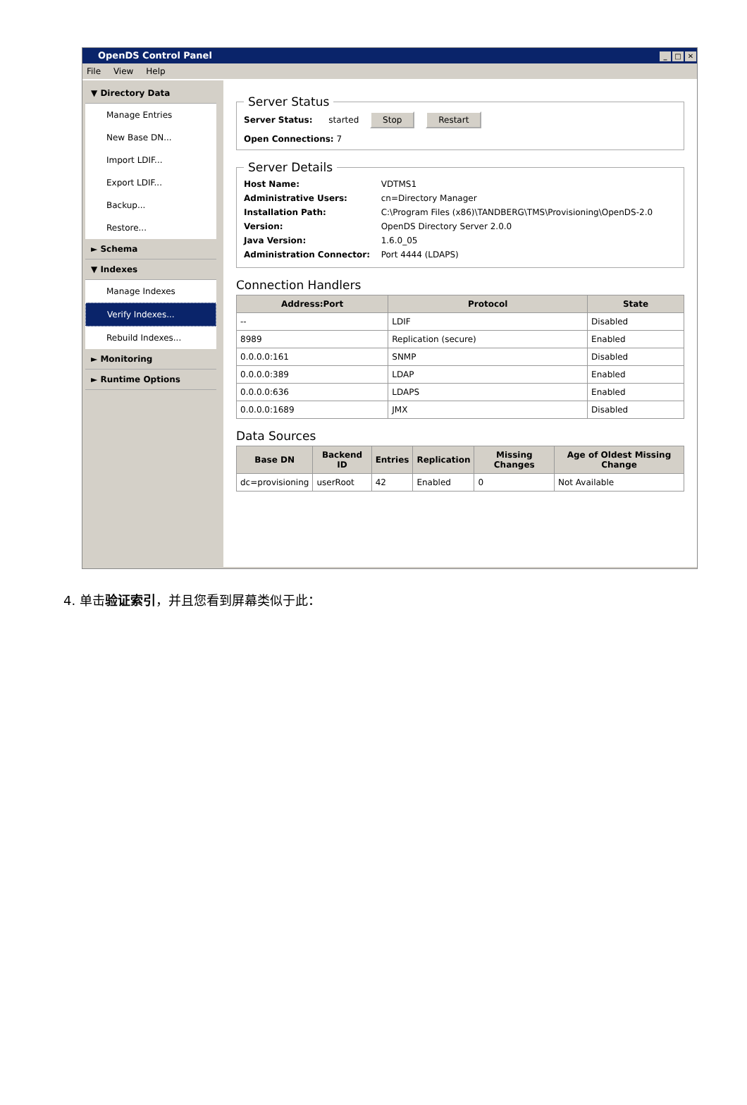OpenDS Control Panel _ □ ✕
File View Help
▼ Directory Data
Manage Entries
New Base DN...
Import LDIF...
Export LDIF...
Backup...
Restore...
► Schema
▼ Indexes
Manage Indexes
Verify Indexes...
Rebuild Indexes...
► Monitoring
► Runtime Options
Server Status
Server Status: started Stop Restart
Open Connections: 7
Server Details
| Host Name: | VDTMS1 |
| Administrative Users: | cn=Directory Manager |
| Installation Path: | C:\Program Files (x86)\TANDBERG\TMS\Provisioning\OpenDS-2.0 |
| Version: | OpenDS Directory Server 2.0.0 |
| Java Version: | 1.6.0_05 |
| Administration Connector: | Port 4444 (LDAPS) |
Connection Handlers
| Address:Port | Protocol | State |
| --- | --- | --- |
| -- | LDIF | Disabled |
| 8989 | Replication (secure) | Enabled |
| 0.0.0.0:161 | SNMP | Disabled |
| 0.0.0.0:389 | LDAP | Enabled |
| 0.0.0.0:636 | LDAPS | Enabled |
| 0.0.0.0:1689 | JMX | Disabled |
Data Sources
| Base DN | Backend ID | Entries | Replication | Missing Changes | Age of Oldest Missing Change |
| --- | --- | --- | --- | --- | --- |
| dc=provisioning | userRoot | 42 | Enabled | 0 | Not Available |
4. 单击验证索引，并且您看到屏幕类似于此：